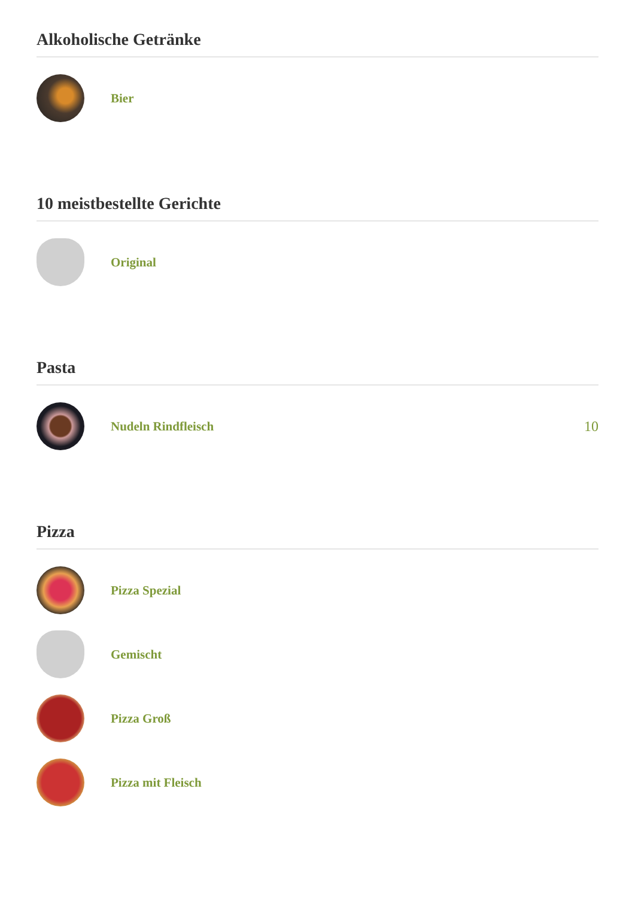Alkoholische Getränke
Bier
10 meistbestellte Gerichte
Original
Pasta
Nudeln Rindfleisch 10
Pizza
Pizza Spezial
Gemischt
Pizza Groß
Pizza mit Fleisch